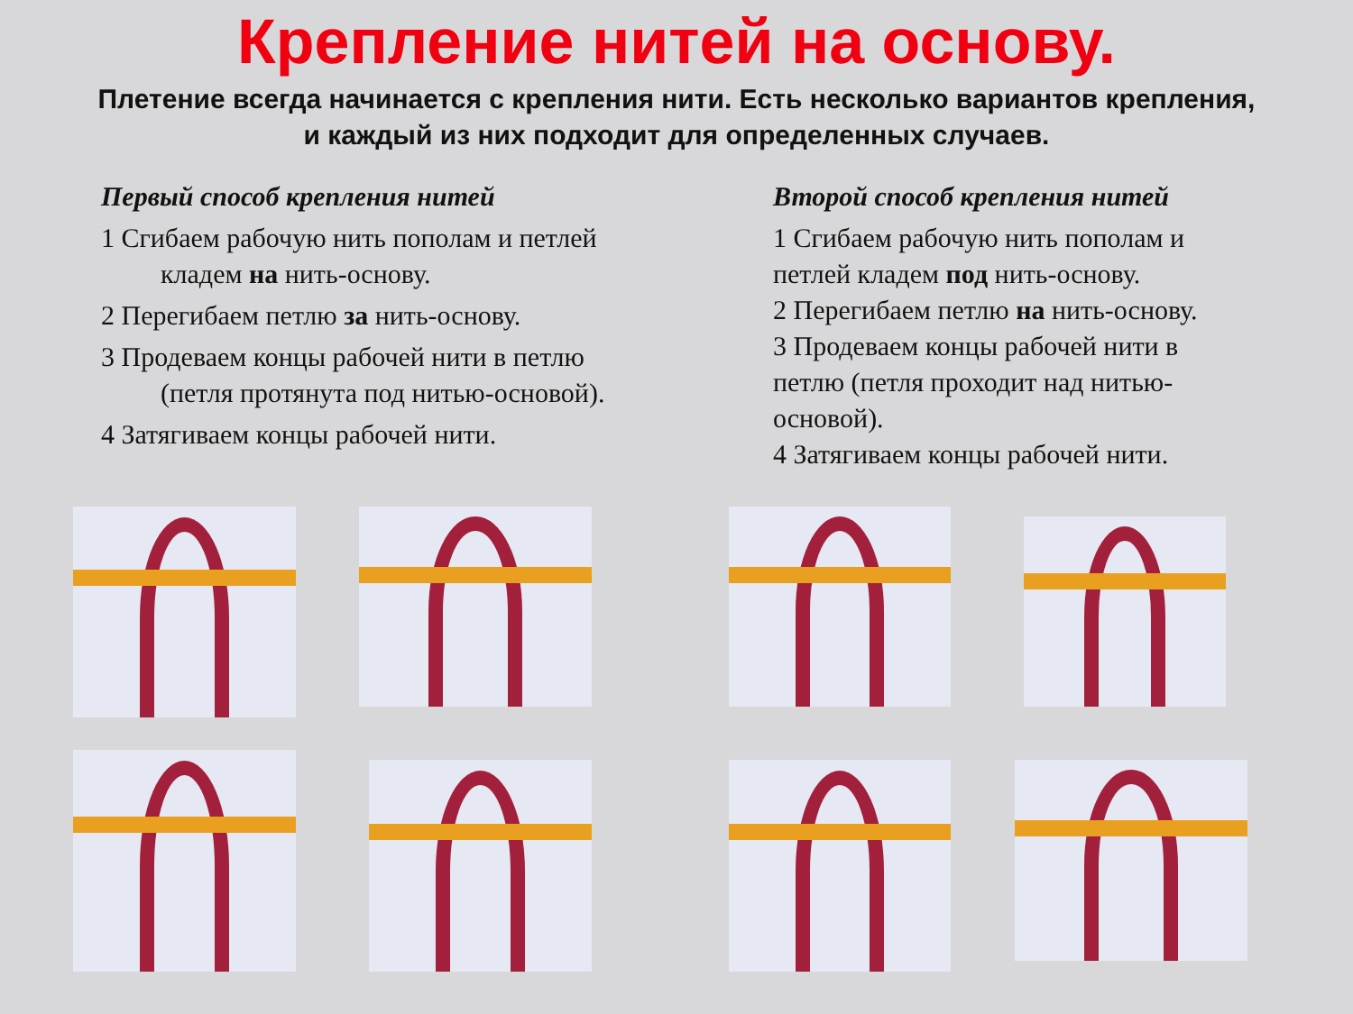Крепление нитей на основу.
Плетение всегда начинается с крепления нити. Есть несколько вариантов крепления, и каждый из них подходит для определенных случаев.
Первый способ крепления нитей
1 Сгибаем рабочую нить пополам и петлей кладем на нить-основу.
2 Перегибаем петлю за нить-основу.
3 Продеваем концы рабочей нити в петлю (петля протянута под нитью-основой).
4 Затягиваем концы рабочей нити.
Второй способ крепления нитей
1 Сгибаем рабочую нить пополам и петлей кладем под нить-основу.
2 Перегибаем петлю на нить-основу.
3 Продеваем концы рабочей нити в петлю (петля проходит над нитью-основой).
4 Затягиваем концы рабочей нити.